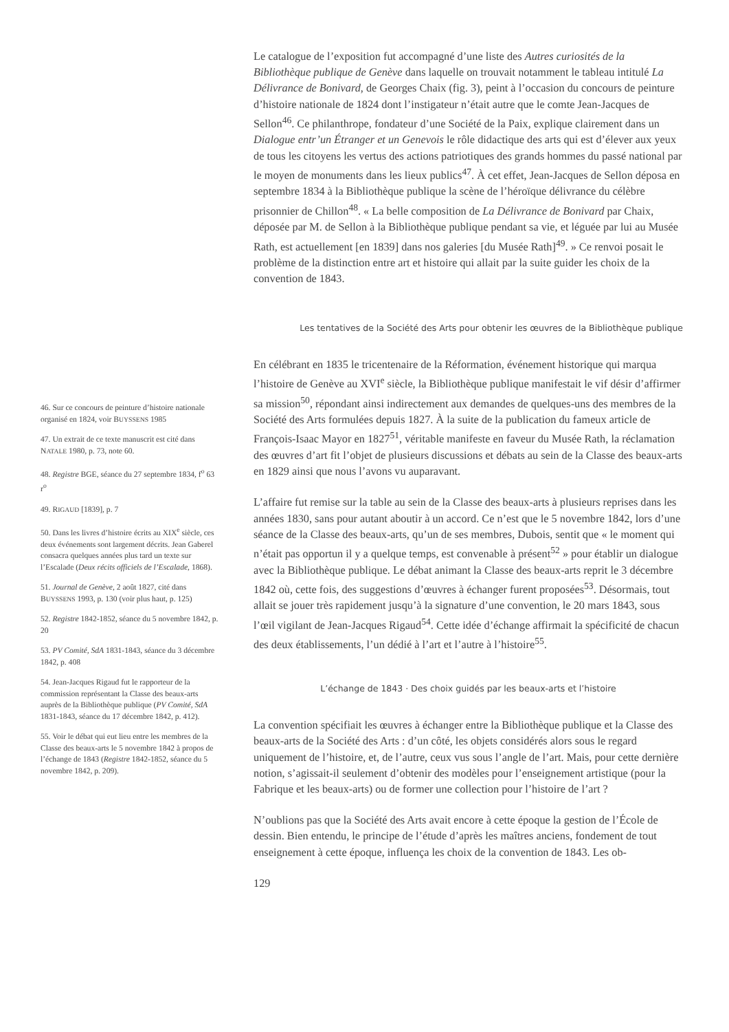Le catalogue de l’exposition fut accompagné d’une liste des Autres curiosités de la Bibliothèque publique de Genève dans laquelle on trouvait notamment le tableau intitulé La Délivrance de Bonivard, de Georges Chaix (fig. 3), peint à l’occasion du concours de peinture d’histoire nationale de 1824 dont l’instigateur n’était autre que le comte Jean-Jacques de Sellon<sup>46</sup>. Ce philanthrope, fondateur d’une Société de la Paix, explique clairement dans un Dialogue entr’un Étranger et un Genevois le rôle didactique des arts qui est d’élever aux yeux de tous les citoyens les vertus des actions patriotiques des grands hommes du passé national par le moyen de monuments dans les lieux publics<sup>47</sup>. À cet effet, Jean-Jacques de Sellon déposa en septembre 1834 à la Bibliothèque publique la scène de l’héroïque délivrance du célèbre prisonnier de Chillon<sup>48</sup>. « La belle composition de La Délivrance de Bonivard par Chaix, déposée par M. de Sellon à la Bibliothèque publique pendant sa vie, et léguée par lui au Musée Rath, est actuellement [en 1839] dans nos galeries [du Musée Rath]<sup>49</sup>. » Ce renvoi posait le problème de la distinction entre art et histoire qui allait par la suite guider les choix de la convention de 1843.
Les tentatives de la Société des Arts pour obtenir les œuvres de la Bibliothèque publique
En célébrant en 1835 le tricentenaire de la Réformation, événement historique qui marqua l’histoire de Genève au XVI<sup>e</sup> siècle, la Bibliothèque publique manifestait le vif désir d’affirmer sa mission<sup>50</sup>, répondant ainsi indirectement aux demandes de quelques-uns des membres de la Société des Arts formulées depuis 1827. À la suite de la publication du fameux article de François-Isaac Mayor en 1827<sup>51</sup>, véritable manifeste en faveur du Musée Rath, la réclamation des œuvres d’art fit l’objet de plusieurs discussions et débats au sein de la Classe des beaux-arts en 1829 ainsi que nous l’avons vu auparavant.
L’affaire fut remise sur la table au sein de la Classe des beaux-arts à plusieurs reprises dans les années 1830, sans pour autant aboutir à un accord. Ce n’est que le 5 novembre 1842, lors d’une séance de la Classe des beaux-arts, qu’un de ses membres, Dubois, sentit que « le moment qui n’était pas opportun il y a quelque temps, est convenable à présent<sup>52</sup> » pour établir un dialogue avec la Bibliothèque publique. Le débat animant la Classe des beaux-arts reprit le 3 décembre 1842 où, cette fois, des suggestions d’œuvres à échanger furent proposées<sup>53</sup>. Désormais, tout allait se jouer très rapidement jusqu’à la signature d’une convention, le 20 mars 1843, sous l’œil vigilant de Jean-Jacques Rigaud<sup>54</sup>. Cette idée d’échange affirmait la spécificité de chacun des deux établissements, l’un dédié à l’art et l’autre à l’histoire<sup>55</sup>.
L’échange de 1843 · Des choix guidés par les beaux-arts et l’histoire
La convention spécifiait les œuvres à échanger entre la Bibliothèque publique et la Classe des beaux-arts de la Société des Arts : d’un côté, les objets considérés alors sous le regard uniquement de l’histoire, et, de l’autre, ceux vus sous l’angle de l’art. Mais, pour cette dernière notion, s’agissait-il seulement d’obtenir des modèles pour l’enseignement artistique (pour la Fabrique et les beaux-arts) ou de former une collection pour l’histoire de l’art ?
N’oublions pas que la Société des Arts avait encore à cette époque la gestion de l’École de dessin. Bien entendu, le principe de l’étude d’après les maîtres anciens, fondement de tout enseignement à cette époque, influença les choix de la convention de 1843. Les ob-
129
46. Sur ce concours de peinture d’histoire nationale organisé en 1824, voir BUYSSENS 1985
47. Un extrait de ce texte manuscrit est cité dans NATALE 1980, p. 73, note 60.
48. Registre BGE, séance du 27 septembre 1834, f<sup>o</sup> 63 r<sup>o</sup>
49. RIGAUD [1839], p. 7
50. Dans les livres d’histoire écrits au XIX<sup>e</sup> siècle, ces deux événements sont largement décrits. Jean Gaberel consacra quelques années plus tard un texte sur l’Escalade (Deux récits officiels de l’Escalade, 1868).
51. Journal de Genève, 2 août 1827, cité dans BUYSSENS 1993, p. 130 (voir plus haut, p. 125)
52. Registre 1842-1852, séance du 5 novembre 1842, p. 20
53. PV Comité, SdA 1831-1843, séance du 3 décembre 1842, p. 408
54. Jean-Jacques Rigaud fut le rapporteur de la commission représentant la Classe des beaux-arts auprès de la Bibliothèque publique (PV Comité, SdA 1831-1843, séance du 17 décembre 1842, p. 412).
55. Voir le débat qui eut lieu entre les membres de la Classe des beaux-arts le 5 novembre 1842 à propos de l’échange de 1843 (Registre 1842-1852, séance du 5 novembre 1842, p. 209).